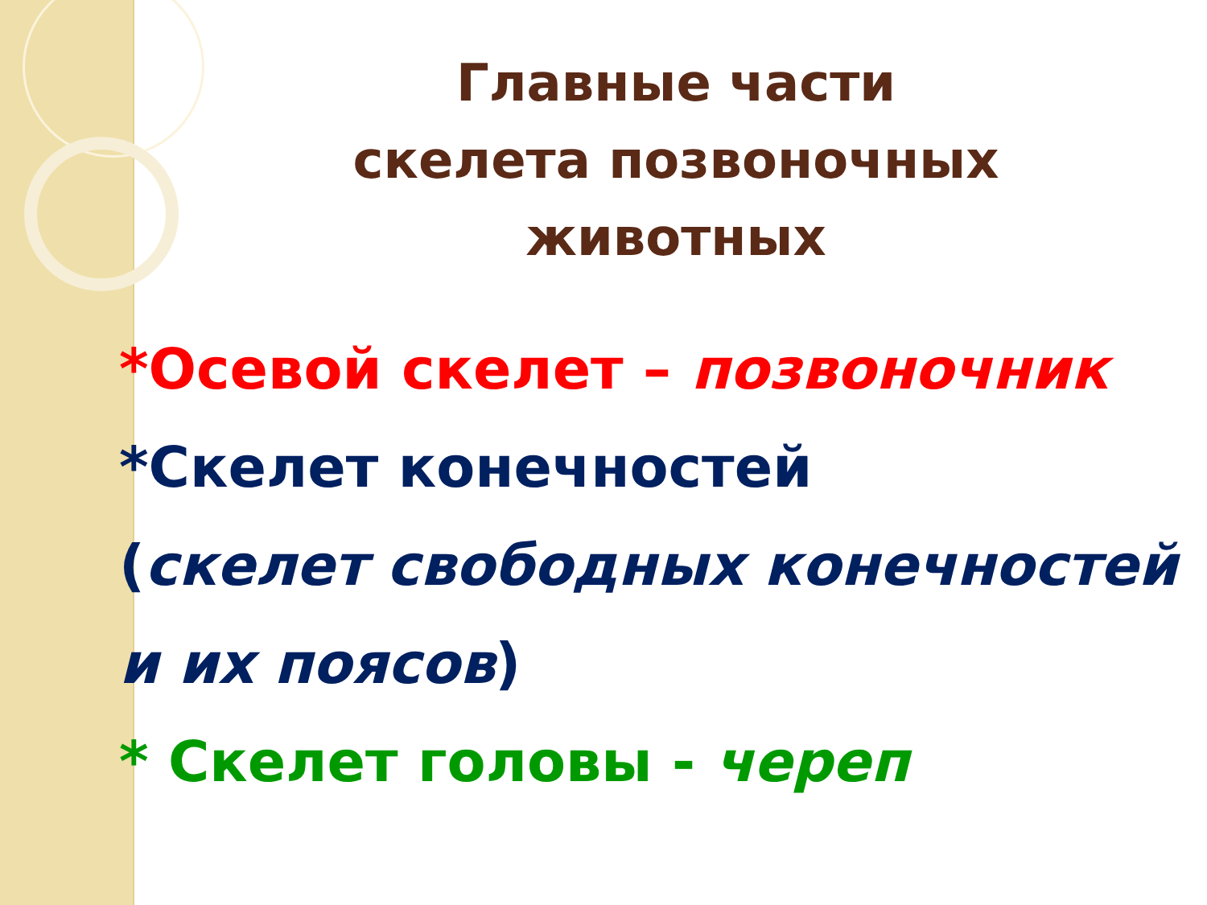Главные части
скелета позвоночных животных
*Осевой скелет – позвоночник
*Скелет конечностей
(скелет свободных конечностей и их поясов)
* Скелет головы - череп